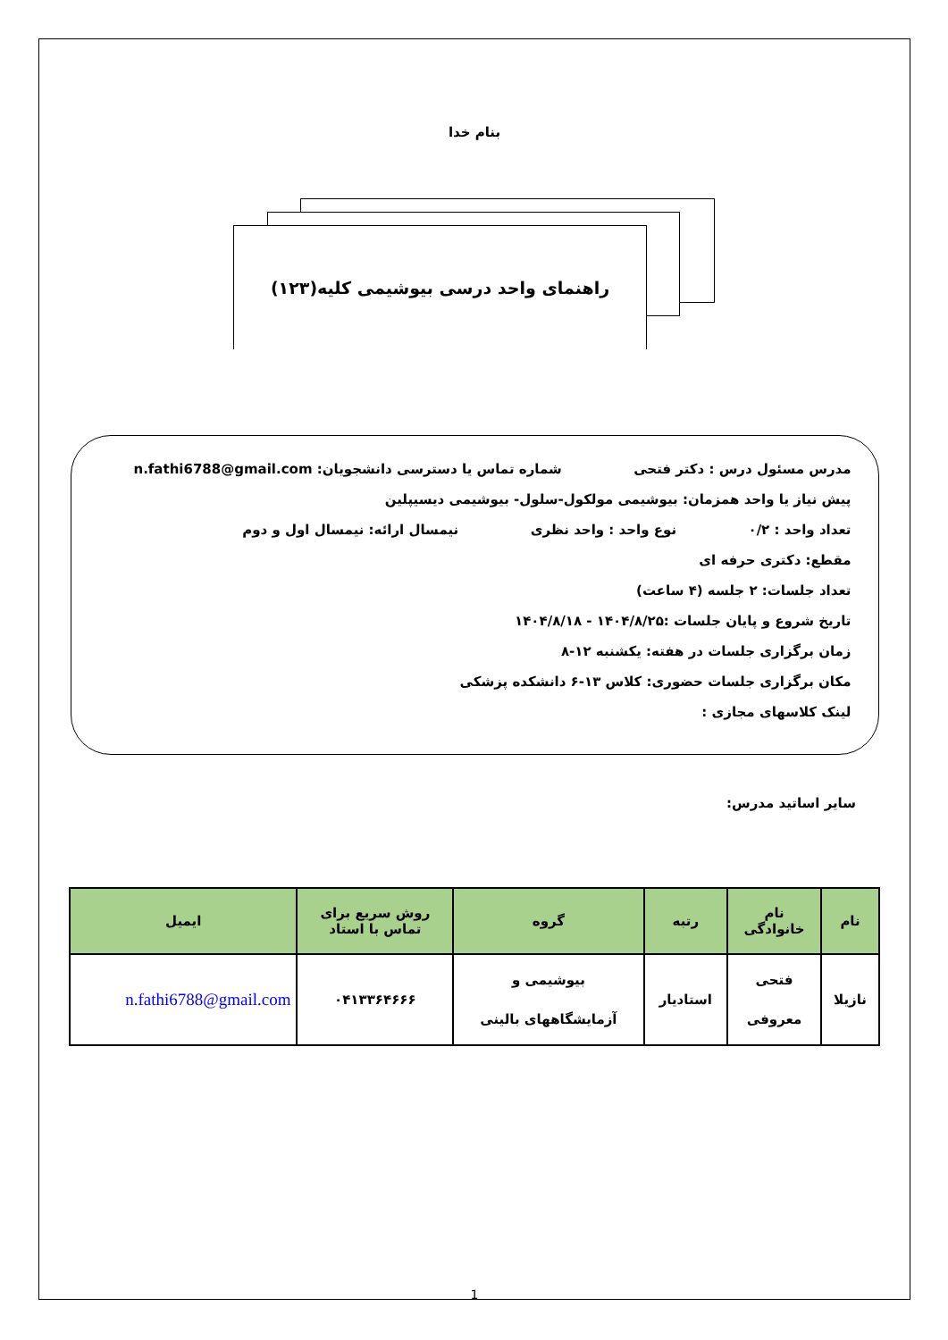بنام خدا
راهنمای واحد درسی بیوشیمی کلیه(۱۲۳)
مدرس مسئول درس : دکتر فتحی شماره تماس یا دسترسی دانشجویان: n.fathi6788@gmail.com
پیش نیاز یا واحد همزمان: بیوشیمی مولکول-سلول- بیوشیمی دیسیپلین
تعداد واحد : ۰/۲ نوع واحد : واحد نظری نیمسال ارائه: نیمسال اول و دوم
مقطع: دکتری حرفه ای
تعداد جلسات: ۲ جلسه (۴ ساعت)
تاریخ شروع و پایان جلسات :۱۴۰۴/۸/۲۵ - ۱۴۰۴/۸/۱۸
زمان برگزاری جلسات در هفته: یکشنبه ۱۲-۸
مکان برگزاری جلسات حضوری: کلاس ۱۳-۶ دانشکده پزشکی
لینک کلاسهای مجازی :
سایر اساتید مدرس:
| نام | نام خانوادگی | رتبه | گروه | روش سریع برای تماس با استاد | ایمیل |
| --- | --- | --- | --- | --- | --- |
| نازیلا | فتحی معروفی | استادیار | بیوشیمی و آزمایشگاههای بالینی | ۰۴۱۳۳۶۴۶۶۶ | n.fathi6788@gmail.com |
1